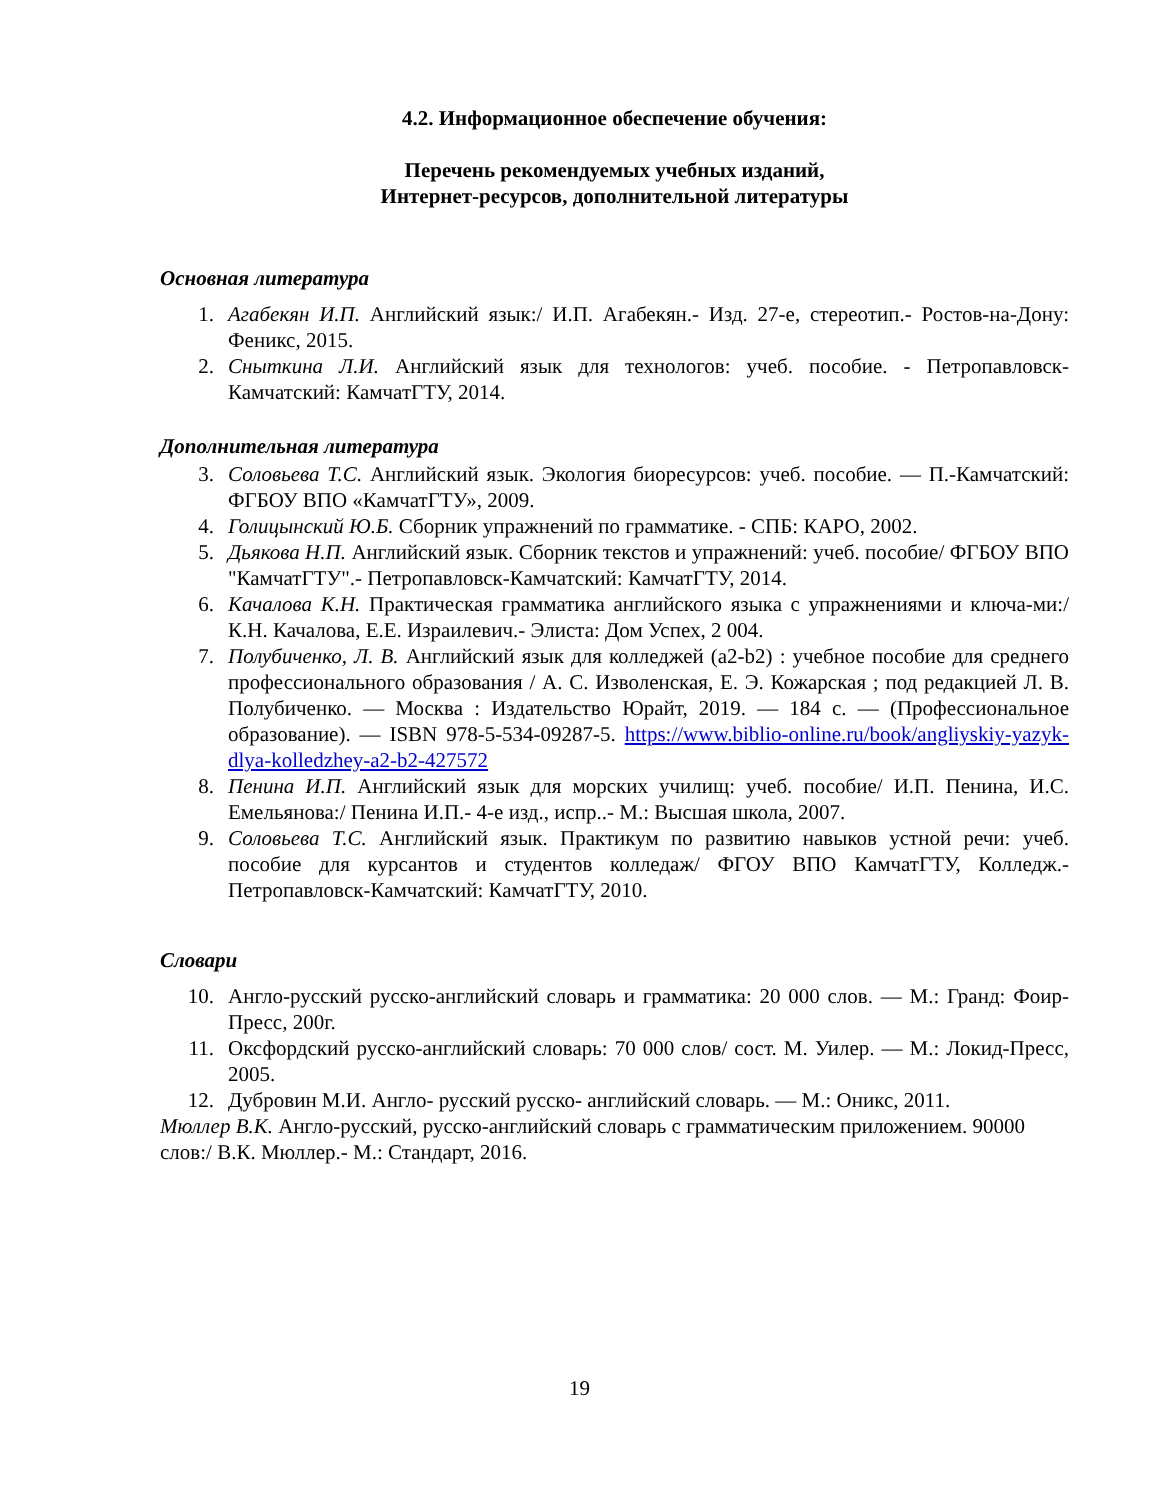4.2. Информационное обеспечение обучения:
Перечень рекомендуемых учебных изданий,
Интернет-ресурсов, дополнительной литературы
Основная литература
1. Агабекян И.П. Английский язык:/ И.П. Агабекян.- Изд. 27-е, стереотип.- Ростов-на-Дону: Феникс, 2015.
2. Сныткина Л.И. Английский язык для технологов: учеб. пособие. - Петропавловск-Камчатский: КамчатГТУ, 2014.
Дополнительная литература
3. Соловьева Т.С. Английский язык. Экология биоресурсов: учеб. пособие. — П.-Камчатский: ФГБОУ ВПО «КамчатГТУ», 2009.
4. Голицынский Ю.Б. Сборник упражнений по грамматике. - СПБ: КАРО, 2002.
5. Дьякова Н.П. Английский язык. Сборник текстов и упражнений: учеб. пособие/ ФГБОУ ВПО "КамчатГТУ".- Петропавловск-Камчатский: КамчатГТУ, 2014.
6. Качалова К.Н. Практическая грамматика английского языка с упражнениями и ключа-ми:/ К.Н. Качалова, Е.Е. Израилевич.- Элиста: Дом Успех, 2 004.
7. Полубиченко, Л. В. Английский язык для колледжей (a2-b2) : учебное пособие для среднего профессионального образования / А. С. Изволенская, Е. Э. Кожарская ; под редакцией Л. В. Полубиченко. — Москва : Издательство Юрайт, 2019. — 184 с. — (Профессиональное образование). — ISBN 978-5-534-09287-5. https://www.biblio-online.ru/book/angliyskiy-yazyk-dlya-kolledzhey-a2-b2-427572
8. Пенина И.П. Английский язык для морских училищ: учеб. пособие/ И.П. Пенина, И.С. Емельянова:/ Пенина И.П.- 4-е изд., испр..- М.: Высшая школа, 2007.
9. Соловьева Т.С. Английский язык. Практикум по развитию навыков устной речи: учеб. пособие для курсантов и студентов колледаж/ ФГОУ ВПО КамчатГТУ, Колледж.-Петропавловск-Камчатский: КамчатГТУ, 2010.
Словари
10. Англо-русский русско-английский словарь и грамматика: 20 000 слов. — М.: Гранд: Фоир-Пресс, 200г.
11. Оксфордский русско-английский словарь: 70 000 слов/ сост. М. Уилер. — М.: Локид-Пресс, 2005.
12. Дубровин М.И. Англо- русский русско- английский словарь. — М.: Оникс, 2011.
Мюллер В.К. Англо-русский, русско-английский словарь с грамматическим приложением. 90000 слов:/ В.К. Мюллер.- М.: Стандарт, 2016.
19